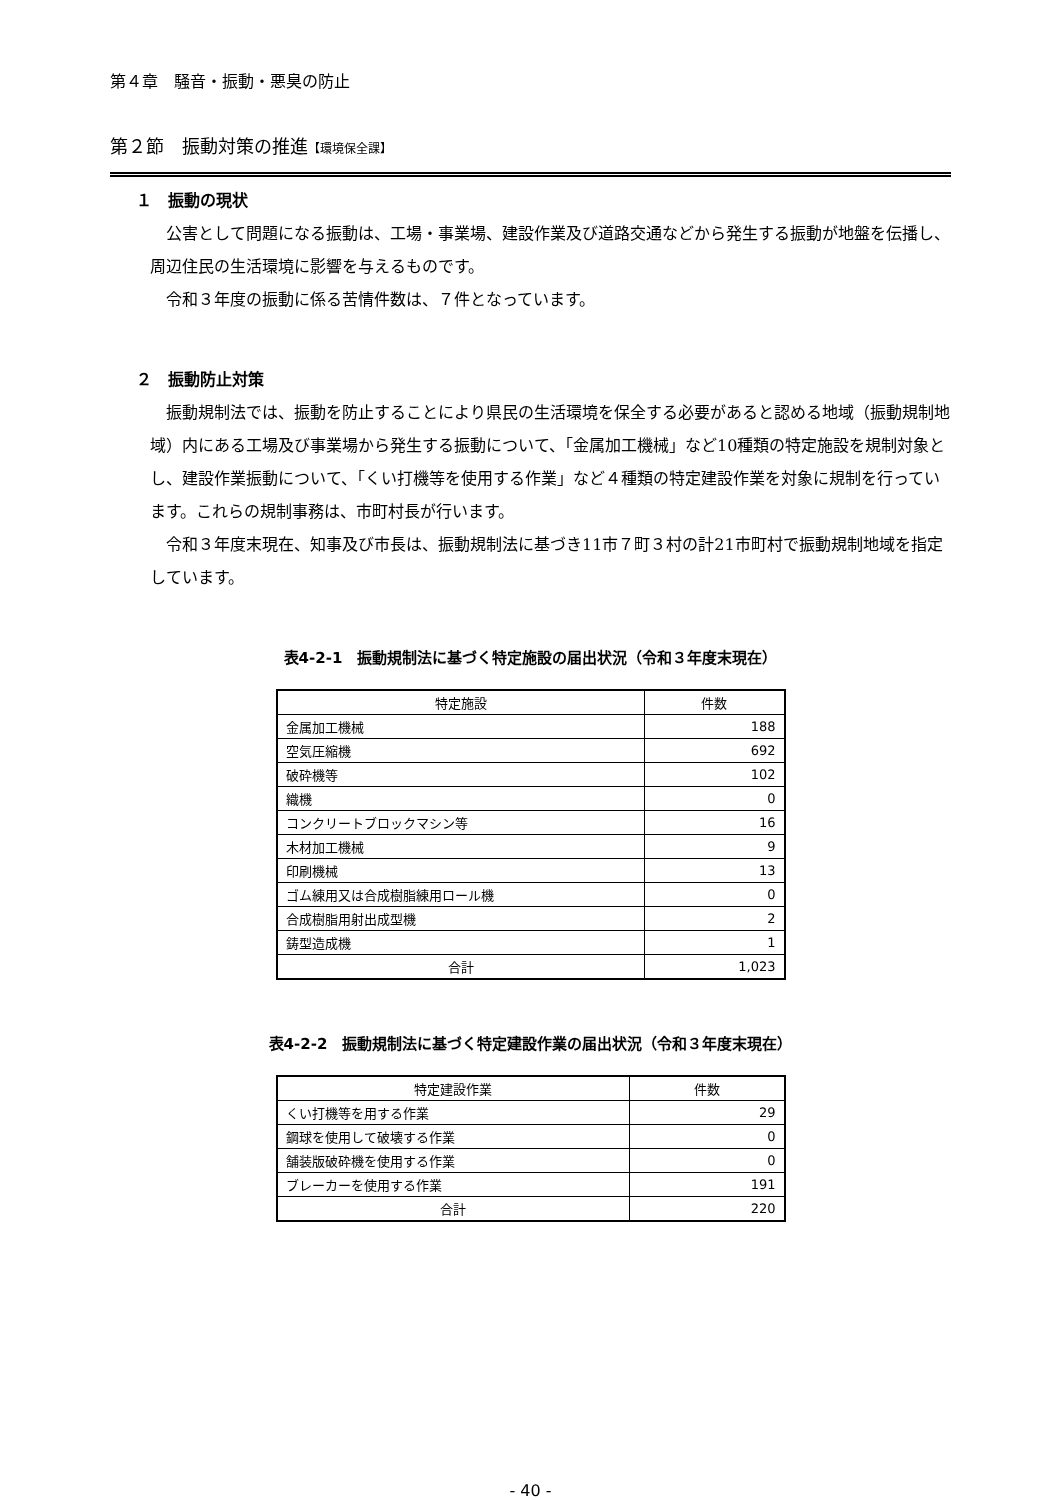第４章　騒音・振動・悪臭の防止
第２節　振動対策の推進【環境保全課】
１　振動の現状
公害として問題になる振動は、工場・事業場、建設作業及び道路交通などから発生する振動が地盤を伝播し、周辺住民の生活環境に影響を与えるものです。
令和３年度の振動に係る苦情件数は、７件となっています。
２　振動防止対策
振動規制法では、振動を防止することにより県民の生活環境を保全する必要があると認める地域（振動規制地域）内にある工場及び事業場から発生する振動について、「金属加工機械」など10種類の特定施設を規制対象とし、建設作業振動について、「くい打機等を使用する作業」など４種類の特定建設作業を対象に規制を行っています。これらの規制事務は、市町村長が行います。
令和３年度末現在、知事及び市長は、振動規制法に基づき11市７町３村の計21市町村で振動規制地域を指定しています。
表4-2-1　振動規制法に基づく特定施設の届出状況（令和３年度末現在）
| 特定施設 | 件数 |
| --- | --- |
| 金属加工機械 | 188 |
| 空気圧縮機 | 692 |
| 破砕機等 | 102 |
| 織機 | 0 |
| コンクリートブロックマシン等 | 16 |
| 木材加工機械 | 9 |
| 印刷機械 | 13 |
| ゴム練用又は合成樹脂練用ロール機 | 0 |
| 合成樹脂用射出成型機 | 2 |
| 鋳型造成機 | 1 |
| 合計 | 1,023 |
表4-2-2　振動規制法に基づく特定建設作業の届出状況（令和３年度末現在）
| 特定建設作業 | 件数 |
| --- | --- |
| くい打機等を用する作業 | 29 |
| 鋼球を使用して破壊する作業 | 0 |
| 舗装版破砕機を使用する作業 | 0 |
| ブレーカーを使用する作業 | 191 |
| 合計 | 220 |
- 40 -